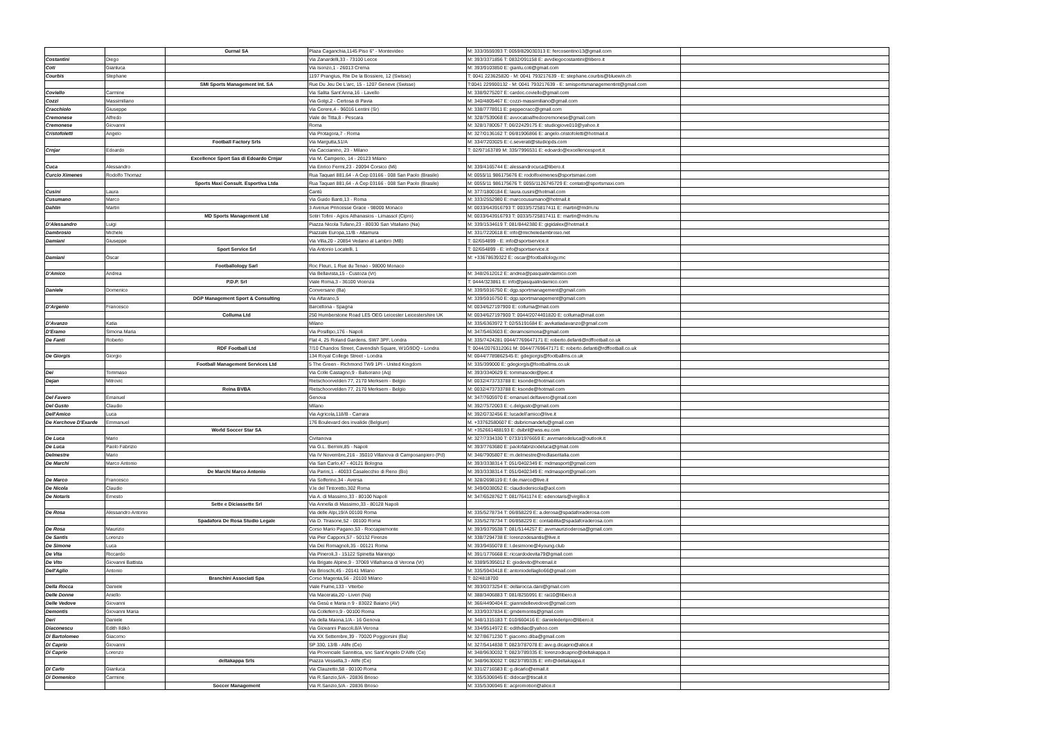| | | Gurnal SA | Plaza Caganchia,1145 Piso 6° - Montevideo | M: 333/3559393 T: 0059/829030313 E: fercosentino13@gmail.com | |
| Costantini | Diego | | Via Zanardelli,33 - 73100 Lecce | M: 393/3371856 T: 0832/091158 E: avvdiegocostantini@libero.it | |
| Coti | Gianluca | | Via Isonzo,1 - 26013 Crema | M: 393/9103850 E: gianlu.coti@gmail.com | |
| Courbis | Stephane | | 1197 Prangius, Rte De la Bossiere, 12 (Swisse) | T: 0041 223625820 - M: 0041 793217639 - E: stephane.courbis@bluewin.ch | |
| | | SMI Sports Management Int. SA | Rue Du Jeu De L'arc, 15 - 1207 Geneve (Swisse) | T:0041 229900132 - M: 0041 793217639 - E: smisportsmanagementint@gmail.com | |
| Coviello | Carmine | | Via Salita Sant'Anna,16 - Lavello | M: 338/9275207 E: cardoc.coviello@gmail.com | |
| Cozzi | Massimiliano | | Via Golgi,2 - Certosa di Pavia | M: 340/4805467 E: cozzi-massimiliano@gmail.com | |
| Cracchiolo | Giuseppe | | Via Cerere,4 - 96016 Lentini (Sr) | M: 338/7778911 E: peppecracc@gmail.com | |
| Cremonese | Alfredo | | Viale de Titta,8 - Pescara | M: 328/7539068 E: avvocatoalfredocremonese@gmail.com | |
| Cremonese | Giovanni | | Roma | M: 328/1780057 T: 06/22429175 E: studiogiove010@yahoo.it | |
| Cristofoletti | Angelo | | Via Protagora,7 - Roma | M: 327/0136162 T: 06/81906866 E: angelo.cristofoletti@hotmail.it | |
| | | Football Factory Srls | Via Margutta,51/A | M: 334/7203025 E: c.severati@studiopds.com | |
| Crnjar | Edoardo | | Via Caccianino, 23 - Milano | T: 02/97163789 M: 335/7996531 E: edoardo@excellencesport.it | |
| | | Excellence Sport Sas di Edoardo Crnjar | Via M. Camperio, 14 - 20123 Milano | | |
| Cuca | Alessandro | | Via Enrico Fermi,23 - 20094 Corsico (Mi) | M: 339/4165744 E: alessandrocuca@libero.it | |
| Curcio Ximenes | Rodolfo Thomaz | | Rua Taquari 881,64 - A Cep 03166 - 008 San Paolo (Brasile) | M: 0055/11 986175676 E: rodolfoximenes@sportsmaxi.com | |
| | | Sports Maxi Consult. Esportiva Ltda | Rua Taquari 881,64 - A Cep 03166 - 008 San Paolo (Brasile) | M: 0055/11 986175676 T: 0055/1126745729 E: contato@sportsmaxi.com | |
| Cusini | Laura | | Cantù | M: 377/1800184 E: laura.cusini@hotmail.com | |
| Cusumano | Marco | | Via Guido Banti,13 - Roma | M: 333/2552980 E: marcocusumano@hotmail.it | |
| Dahlin | Martin | | 3 Avenue Princesse Grace - 98000 Monaco | M: 0033/643916793 T: 0033/5725817411 E: martin@mdm.nu | |
| | | MD Sports Management Ltd | Sotiri Tofini - Agios Athanasios - Limassol (Cipro) | M: 0033/643916793 T: 0033/5725817411 E: martin@mdm.nu | |
| D'Alessandro | Luigi | | Piazza Nicola Tufano,23 - 80030 San Vitaliano (Na) | M: 339/1534619 T: 081/8442380 E: gigidalex@hotmail.it | |
| Dambrosio | Michele | | Piazzale Europa,11/B - Altamura | M: 331/7220618 E: info@micheledambrosio.net | |
| Damiani | Giuseppe | | Via Villa,20 - 20854 Vedano al Lambro (MB) | T: 02/654899 - E: info@sportservice.it | |
| | | Sport Service Srl | Via Antonio Locatelli, 1 | T: 02/654899 - E: info@sportservice.it | |
| Damiani | Oscar | | | M: +33678639322 E: oscar@footballology.mc | |
| | | Footballology Sarl | Roc Fleuri, 1 Rue du Tenao - 98000 Monaco | | |
| D'Amico | Andrea | | Via Bellavista,15 - Custoza (Vr) | M: 348/2612012 E: andrea@pasqualindamico.com | |
| | | P.D.P. Srl | Viale Roma,3 - 36100 Vicenza | T: 0444/323861 E: info@pasqualindamico.com | |
| Daniele | Domenico | | Conversano (Ba) | M: 339/5916750 E: dgp.sportmanagement@gmail.com | |
| | | DGP Management Sport & Consulting | Via Alfarano,5 | M: 339/5916750 E: dgp.sportmanagement@gmail.com | |
| D'Argenio | Francesco | | Barcellona - Spagna | M: 0034/627197900 E: colluma@mail.com | |
| | | Colluma Ltd | 250 Humberstone Road LE5 OEG Leicester Leicestershire UK | M: 0034/627197900 T: 0044/2074401820 E: colluma@mail.com | |
| D'Avanzo | Katia | | Milano | M: 335/6363972 T: 02/55191684 E: avvkatiadavanzo@gmail.com | |
| D'Eramo | Simona Maria | | Via Posillipo,176 - Napoli | M: 347/5463603 E: deramosimona@gmail.com | |
| De Fanti | Roberto | | Flat 4, 25 Roland Gardens, SW7 3PF, Londra | M: 335/7424281 0044/7769647171 E: roberto.defanti@rdffootball.co.uk | |
| | | RDF Football Ltd | 7/10 Chandos Street, Cavendish Square, W1G9DQ - Londra | T: 0044/2076312061 M: 0044/7769647171 E: roberto.defanti@rdffootball.co.uk | |
| De Giorgis | Giorgio | | 134 Royal College Street - Londra | M: 0044/7789862545 E: gdegiorgis@footballms.co.uk | |
| | | Football Management Services Ltd | 5 The Green - Richmond TW9 1PI - United Kingdom | M: 335/399000 E: gdegiorgis@footballms.co.uk | |
| Dei | Tommaso | | Via Colle Castagno,9 - Balsorano (Aq) | M: 393/3340629 E: tommasodei@pec.it | |
| Dejan | Mitrovic | | Rietschoorvelden 77, 2170 Merksem - Belgio | M: 0032/473733788 E: ksonde@hotmail.com | |
| | | Reina BVBA | Rietschoorvelden 77, 2170 Merksem - Belgio | M: 0032/473733788 E: ksonde@hotmail.com | |
| Del Favero | Emanuel | | Genova | M: 347/7605970 E: emanuel.delfavero@gmail.com | |
| Del Gusto | Claudio | | MIlano | M: 392/7572003 E: c.delgusto@gmail.com | |
| Dell'Amico | Luca | | Via Agricola,118/B - Carrara | M: 392/0732456 E: lucadell'amico@live.it | |
| De Kerchove D'Exarde | Emmanuel | | 176 Boulevard des invalide (Belgium) | M. +33762580607 E: dsibricmandefu@gmail.com | |
| | | World Soccer Star SA | | M: +352661488193 E: dsibril@wss.eu.com | |
| De Luca | Mario | | Civitanova | M: 327/7334330 T: 0733/1976659 E: avvmariodeluca@outlook.it | |
| De Luca | Paolo Fabrizio | | Via G.L. Bernini,85 - Napoli | M: 393/7763680 E: paolofabriziodeluca@gmail.com | |
| Delmestre | Mario | | Via IV Novembre,216 - 35010 Villanova di Camposanpiero (Pd) | M: 346/7905807 E: m.delmestre@redlaseritalia.com | |
| De Marchi | Marco Antonio | | Via San Carlo,47 - 40121 Bologna | M: 393/3338314 T: 051/0402349 E: mdmasport@gmail.com | |
| | | De Marchi Marco Antonio | Via Parini,1 - 40033 Casalecchio di Reno (Bo) | M: 393/3338314 T: 051/0402349 E: mdmasport@gmail.com | |
| De Marco | Francesco | | Via Solferino,34 - Aversa | M: 328/2698119 E: f.de.marco@live.it | |
| De Nicola | Claudio | | V.le del Tintoretto,302 Roma | M: 349/0038052 E: claudiodenicola@aol.com | |
| De Notaris | Ernesto | | Via A. di Massimo,33 - 80100 Napoli | M: 347/6528762 T: 081/7641174 E: edenotaris@virgilio.it | |
| | | Sette e Diciassette Srl | Via Annella di Massimo,33 - 80128 Napoli | | |
| De Rosa | Alessandro Antonio | | Via delle Alpi,19/A 00100 Roma | M: 335/5278734 T: 06/858229 E: a.derosa@spadaforaderosa.com | |
| | | Spadafora De Rosa Studio Legale | Via D. Tirasone,52 - 00100 Roma | M: 335/5278734 T: 06/858229 E: contabilita@spadaforaderosa.com | |
| De Rosa | Maurizio | | Corso Mario Pagano,53 - Roccapiemonte | M: 393/9379538 T: 081/5144257 E: avvmaurizioderosa@gmail.com | |
| De Santis | Lorenzo | | Via Pier Capponi,57 - 50132 Firenze | M: 338/7294738 E: lorenzodesantis@live.it | |
| De Simone | Luca | | Via Dei Romagnoli,35 - 00121 Roma | M: 393/9455078 E: l.desimone@4young.club | |
| De Vita | Riccardo | | Via Pineroli,3 - 15122 Spinetta Marengo | M: 391/1776668 E: riccardodevita79@gmail.com | |
| De Vito | Giovanni Battista | | Via Brigate Alpine,9 - 37069 Villafranca di Verona (Vr) | M: 3389/5395012 E: giodevito@hotmail.it | |
| Dell'Aglio | Antonio | | Via Brioschi,45 - 20141 Milano | M: 335/5943418 E: antoniodellaglio66@gmail.com | |
| | | Branchini Associati Spa | Corso Magenta,56 - 20100 Milano | T: 02/4818700 | |
| Della Rocca | Daniele | | Viale Fiume,133 - Viterbo | M: 393/0373254 E: dellarocca.dani@gmail.com | |
| Delle Donne | Aniello | | Via Macerata,20 - Liveri (Na) | M: 388/3406883 T: 081/8255991 E: rai10@libero.it | |
| Delle Vedove | Giovanni | | Via Gesù e Maria n 9 - 83022 Baiano (AV) | M: 366/4490404 E: giannidellevedove@gmail.com | |
| Demontis | Giovanni Maria | | Via Colleferro,9 - 00100 Roma | M: 333/9337834 E: gmdemontis@gmail.com | |
| Deri | Daniele | | Via della Maona,1/A - 16 Genova | M: 348/1315183 T: 010/660416 E: danielederipro@libero.it | |
| Diaconescu | Edith Ildikò | | Via Giovanni Pascoli,8/A Verona | M: 334/9514972 E: edithdiac@yahoo.com | |
| Di Bartolomeo | Giacomo | | Via XX Settembre,39 - 70020 Poggiorsini (Ba) | M: 327/8671230 T: giacomo.diba@gmail.com | |
| Di Caprio | Giovanni | | SP 330, 13/B - Alife (Ce) | M: 327/5414838 T: 0823/787078 E: avv.g.dicaprio@alice.it | |
| Di Caprio | Lorenzo | | Via Provinciale Sannitica, snc Sant'Angelo D'Alife (Ce) | M: 348/9630032 T: 0823/789335 E: lorenzodicaprio@deltakappa.it | |
| | | deltakappa Srls | Piazza Vessella,3 - Alife (Ce) | M: 348/9630032 T: 0823/789335 E: info@deltakappa.it | |
| Di Carlo | Gianluca | | Via Clauzetto,58 - 00100 Roma | M: 331/2716583 E: g.dicarlo@email.it | |
| Di Domenico | Carmine | | Via R.Sanzio,5/A - 20836 Brioso | M: 335/5306945 E: didocar@tiscali.it | |
| | | Soccer Management | Via R.Sanzio,5/A - 20836 Brioso | M: 335/5306945 E: acpromotion@alice.it | |